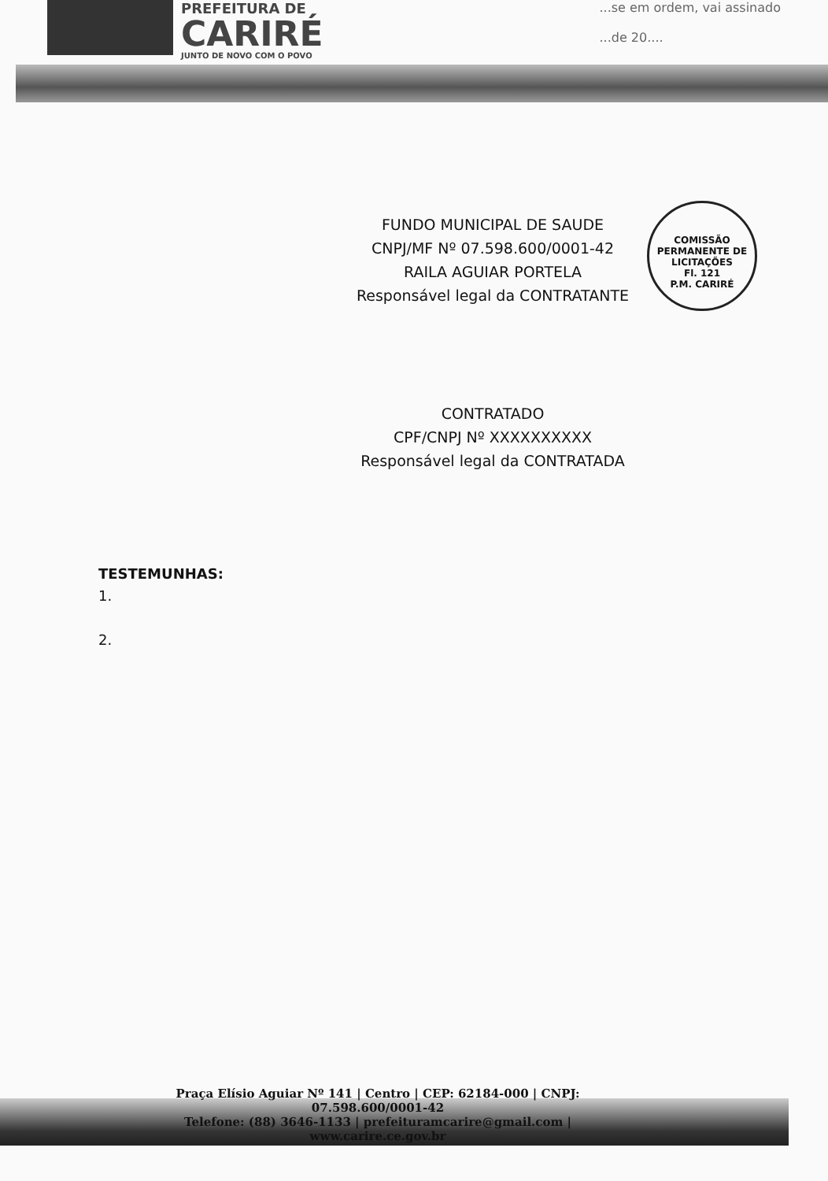PREFEITURA DE
CARIRÉ
JUNTO DE NOVO COM O POVO
...se em ordem, vai assinado
...de 20....
FUNDO MUNICIPAL DE SAUDE
CNPJ/MF Nº 07.598.600/0001-42
RAILA AGUIAR PORTELA
Responsável legal da CONTRATANTE
COMISSÃO PERMANENTE DE LICITAÇÕES
Fl. 121
P.M. CARIRÉ
CONTRATADO
CPF/CNPJ Nº XXXXXXXXXX
Responsável legal da CONTRATADA
TESTEMUNHAS:
1.
2.
Praça Elísio Aguiar Nº 141 | Centro | CEP: 62184-000 | CNPJ: 07.598.600/0001-42
Telefone: (88) 3646-1133 | prefeituramcarire@gmail.com | www.carire.ce.gov.br